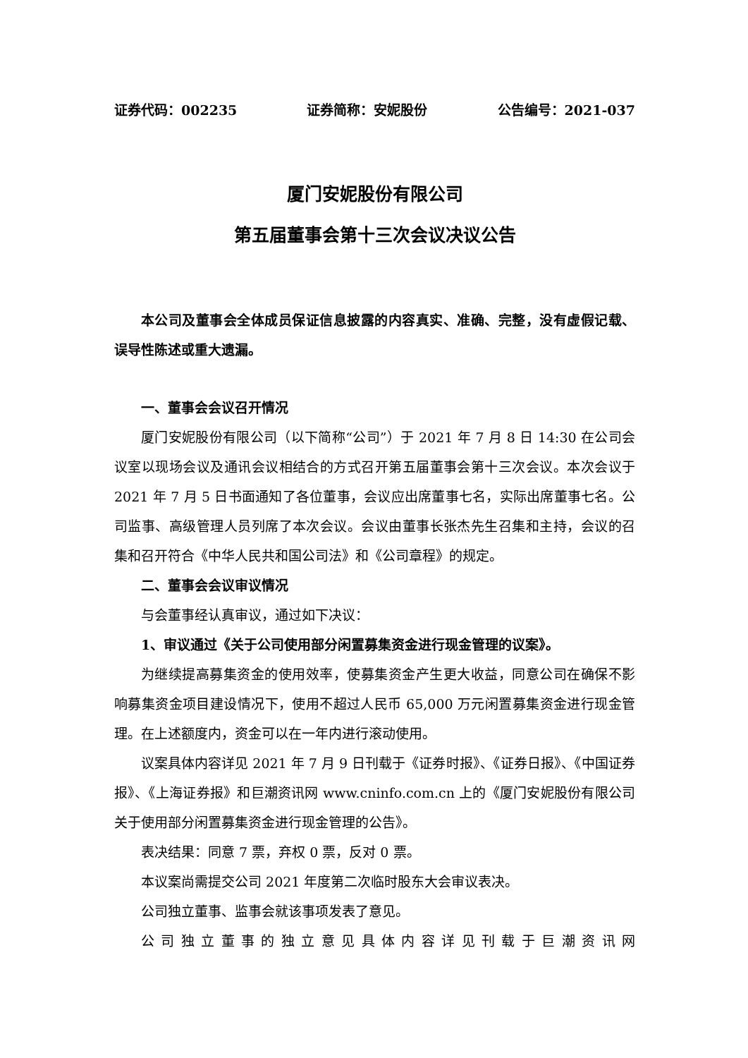证券代码：002235 证券简称：安妮股份 公告编号：2021-037
厦门安妮股份有限公司
第五届董事会第十三次会议决议公告
本公司及董事会全体成员保证信息披露的内容真实、准确、完整，没有虚假记载、误导性陈述或重大遗漏。
一、董事会会议召开情况
厦门安妮股份有限公司（以下简称“公司”）于 2021 年 7 月 8 日 14:30 在公司会议室以现场会议及通讯会议相结合的方式召开第五届董事会第十三次会议。本次会议于 2021 年 7 月 5 日书面通知了各位董事，会议应出席董事七名，实际出席董事七名。公司监事、高级管理人员列席了本次会议。会议由董事长张杰先生召集和主持，会议的召集和召开符合《中华人民共和国公司法》和《公司章程》的规定。
二、董事会会议审议情况
与会董事经认真审议，通过如下决议：
1、审议通过《关于公司使用部分闲置募集资金进行现金管理的议案》。
为继续提高募集资金的使用效率，使募集资金产生更大收益，同意公司在确保不影响募集资金项目建设情况下，使用不超过人民币 65,000 万元闲置募集资金进行现金管理。在上述额度内，资金可以在一年内进行滚动使用。
议案具体内容详见 2021 年 7 月 9 日刊载于《证券时报》、《证券日报》、《中国证券报》、《上海证券报》和巨潮资讯网 www.cninfo.com.cn 上的《厦门安妮股份有限公司关于使用部分闲置募集资金进行现金管理的公告》。
表决结果：同意 7 票，弃权 0 票，反对 0 票。
本议案尚需提交公司 2021 年度第二次临时股东大会审议表决。
公司独立董事、监事会就该事项发表了意见。
公司独立董事的独立意见具体内容详见刊载于巨潮资讯网